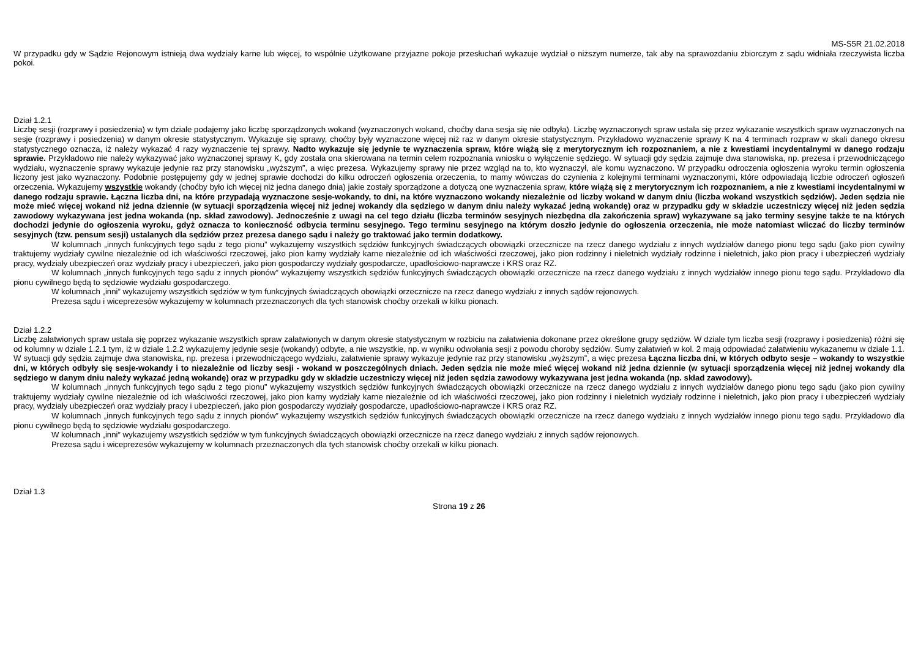MS-S5R 21.02.2018
W przypadku gdy w Sądzie Rejonowym istnieją dwa wydziały karne lub więcej, to wspólnie użytkowane przyjazne pokoje przesłuchań wykazuje wydział o niższym numerze, tak aby na sprawozdaniu zbiorczym z sądu widniała rzeczywista liczba pokoi.
Dział 1.2.1
Liczbę sesji (rozprawy i posiedzenia) w tym dziale podajemy jako liczbę sporządzonych wokand (wyznaczonych wokand, choćby dana sesja się nie odbyła). Liczbę wyznaczonych spraw ustala się przez wykazanie wszystkich spraw wyznaczonych na sesje (rozprawy i posiedzenia) w danym okresie statystycznym. Wykazuje się sprawy, choćby były wyznaczone więcej niż raz w danym okresie statystycznym. Przykładowo wyznaczenie sprawy K na 4 terminach rozpraw w skali danego okresu statystycznego oznacza, iż należy wykazać 4 razy wyznaczenie tej sprawy. Nadto wykazuje się jedynie te wyznaczenia spraw, które wiążą się z merytorycznym ich rozpoznaniem, a nie z kwestiami incydentalnymi w danego rodzaju sprawie. Przykładowo nie należy wykazywać jako wyznaczonej sprawy K, gdy została ona skierowana na termin celem rozpoznania wniosku o wyłączenie sędziego. W sytuacji gdy sędzia zajmuje dwa stanowiska, np. prezesa i przewodniczącego wydziału, wyznaczenie sprawy wykazuje jedynie raz przy stanowisku „wyższym”, a więc prezesa. Wykazujemy sprawy nie przez wzgląd na to, kto wyznaczył, ale komu wyznaczono. W przypadku odroczenia ogłoszenia wyroku termin ogłoszenia liczony jest jako wyznaczony. Podobnie postępujemy gdy w jednej sprawie dochodzi do kilku odroczeń ogłoszenia orzeczenia, to mamy wówczas do czynienia z kolejnymi terminami wyznaczonymi, które odpowiadają liczbie odroczeń ogłoszeń orzeczenia. Wykazujemy wszystkie wokandy (choćby było ich więcej niż jedna danego dnia) jakie zostały sporządzone a dotyczą one wyznaczenia spraw, które wiążą się z merytorycznym ich rozpoznaniem, a nie z kwestiami incydentalnymi w danego rodzaju sprawie. Łączna liczba dni, na które przypadają wyznaczone sesje-wokandy, to dni, na które wyznaczono wokandy niezależnie od liczby wokand w danym dniu (liczba wokand wszystkich sędziów). Jeden sędzia nie może mieć więcej wokand niż jedna dziennie (w sytuacji sporządzenia więcej niż jednej wokandy dla sędziego w danym dniu należy wykazać jedną wokandę) oraz w przypadku gdy w składzie uczestniczy więcej niż jeden sędzia zawodowy wykazywana jest jedna wokanda (np. skład zawodowy). Jednocześnie z uwagi na cel tego działu (liczba terminów sesyjnych niezbędna dla zakończenia spraw) wykazywane są jako terminy sesyjne także te na których dochodzi jedynie do ogłoszenia wyroku, gdyż oznacza to konieczność odbycia terminu sesyjnego. Tego terminu sesyjnego na którym doszło jedynie do ogłoszenia orzeczenia, nie może natomiast wliczać do liczby terminów sesyjnych (tzw. pensum sesji) ustalanych dla sędziów przez prezesa danego sądu i należy go traktować jako termin dodatkowy.
W kolumnach „innych funkcyjnych tego sądu z tego pionu” wykazujemy wszystkich sędziów funkcyjnych świadczących obowiązki orzecznicze na rzecz danego wydziału z innych wydziałów danego pionu tego sądu (jako pion cywilny traktujemy wydziały cywilne niezależnie od ich właściwości rzeczowej, jako pion karny wydziały karne niezależnie od ich właściwości rzeczowej, jako pion rodzinny i nieletnich wydziały rodzinne i nieletnich, jako pion pracy i ubezpieczeń wydziały pracy, wydziały ubezpieczeń oraz wydziały pracy i ubezpieczeń, jako pion gospodarczy wydziały gospodarcze, upadłościowo-naprawcze i KRS oraz RZ.
W kolumnach „innych funkcyjnych tego sądu z innych pionów” wykazujemy wszystkich sędziów funkcyjnych świadczących obowiązki orzecznicze na rzecz danego wydziału z innych wydziałów innego pionu tego sądu. Przykładowo dla pionu cywilnego będą to sędziowie wydziału gospodarczego.
W kolumnach „inni” wykazujemy wszystkich sędziów w tym funkcyjnych świadczących obowiązki orzecznicze na rzecz danego wydziału z innych sądów rejonowych.
Prezesa sądu i wiceprezesów wykazujemy w kolumnach przeznaczonych dla tych stanowisk choćby orzekali w kilku pionach.
Dział 1.2.2
Liczbę załatwionych spraw ustala się poprzez wykazanie wszystkich spraw załatwionych w danym okresie statystycznym w rozbiciu na załatwienia dokonane przez określone grupy sędziów. W dziale tym liczba sesji (rozprawy i posiedzenia) różni się od kolumny w dziale 1.2.1 tym, iż w dziale 1.2.2 wykazujemy jedynie sesje (wokandy) odbyte, a nie wszystkie, np. w wyniku odwołania sesji z powodu choroby sędziów. Sumy załatwień w kol. 2 mają odpowiadać załatwieniu wykazanemu w dziale 1.1. W sytuacji gdy sędzia zajmuje dwa stanowiska, np. prezesa i przewodniczącego wydziału, załatwienie sprawy wykazuje jedynie raz przy stanowisku „wyższym”, a więc prezesa Łączna liczba dni, w których odbyto sesje – wokandy to wszystkie dni, w których odbyły się sesje-wokandy i to niezależnie od liczby sesji - wokand w poszczególnych dniach. Jeden sędzia nie może mieć więcej wokand niż jedna dziennie (w sytuacji sporządzenia więcej niż jednej wokandy dla sędziego w danym dniu należy wykazać jedną wokandę) oraz w przypadku gdy w składzie uczestniczy więcej niż jeden sędzia zawodowy wykazywana jest jedna wokanda (np. skład zawodowy).
W kolumnach „innych funkcyjnych tego sądu z tego pionu” wykazujemy wszystkich sędziów funkcyjnych świadczących obowiązki orzecznicze na rzecz danego wydziału z innych wydziałów danego pionu tego sądu (jako pion cywilny traktujemy wydziały cywilne niezależnie od ich właściwości rzeczowej, jako pion karny wydziały karne niezależnie od ich właściwości rzeczowej, jako pion rodzinny i nieletnich wydziały rodzinne i nieletnich, jako pion pracy i ubezpieczeń wydziały pracy, wydziały ubezpieczeń oraz wydziały pracy i ubezpieczeń, jako pion gospodarczy wydziały gospodarcze, upadłościowo-naprawcze i KRS oraz RZ.
W kolumnach „innych funkcyjnych tego sądu z innych pionów” wykazujemy wszystkich sędziów funkcyjnych świadczących obowiązki orzecznicze na rzecz danego wydziału z innych wydziałów innego pionu tego sądu. Przykładowo dla pionu cywilnego będą to sędziowie wydziału gospodarczego.
W kolumnach „inni” wykazujemy wszystkich sędziów w tym funkcyjnych świadczących obowiązki orzecznicze na rzecz danego wydziału z innych sądów rejonowych.
Prezesa sądu i wiceprezesów wykazujemy w kolumnach przeznaczonych dla tych stanowisk choćby orzekali w kilku pionach.
Dział 1.3
Strona 19 z 26